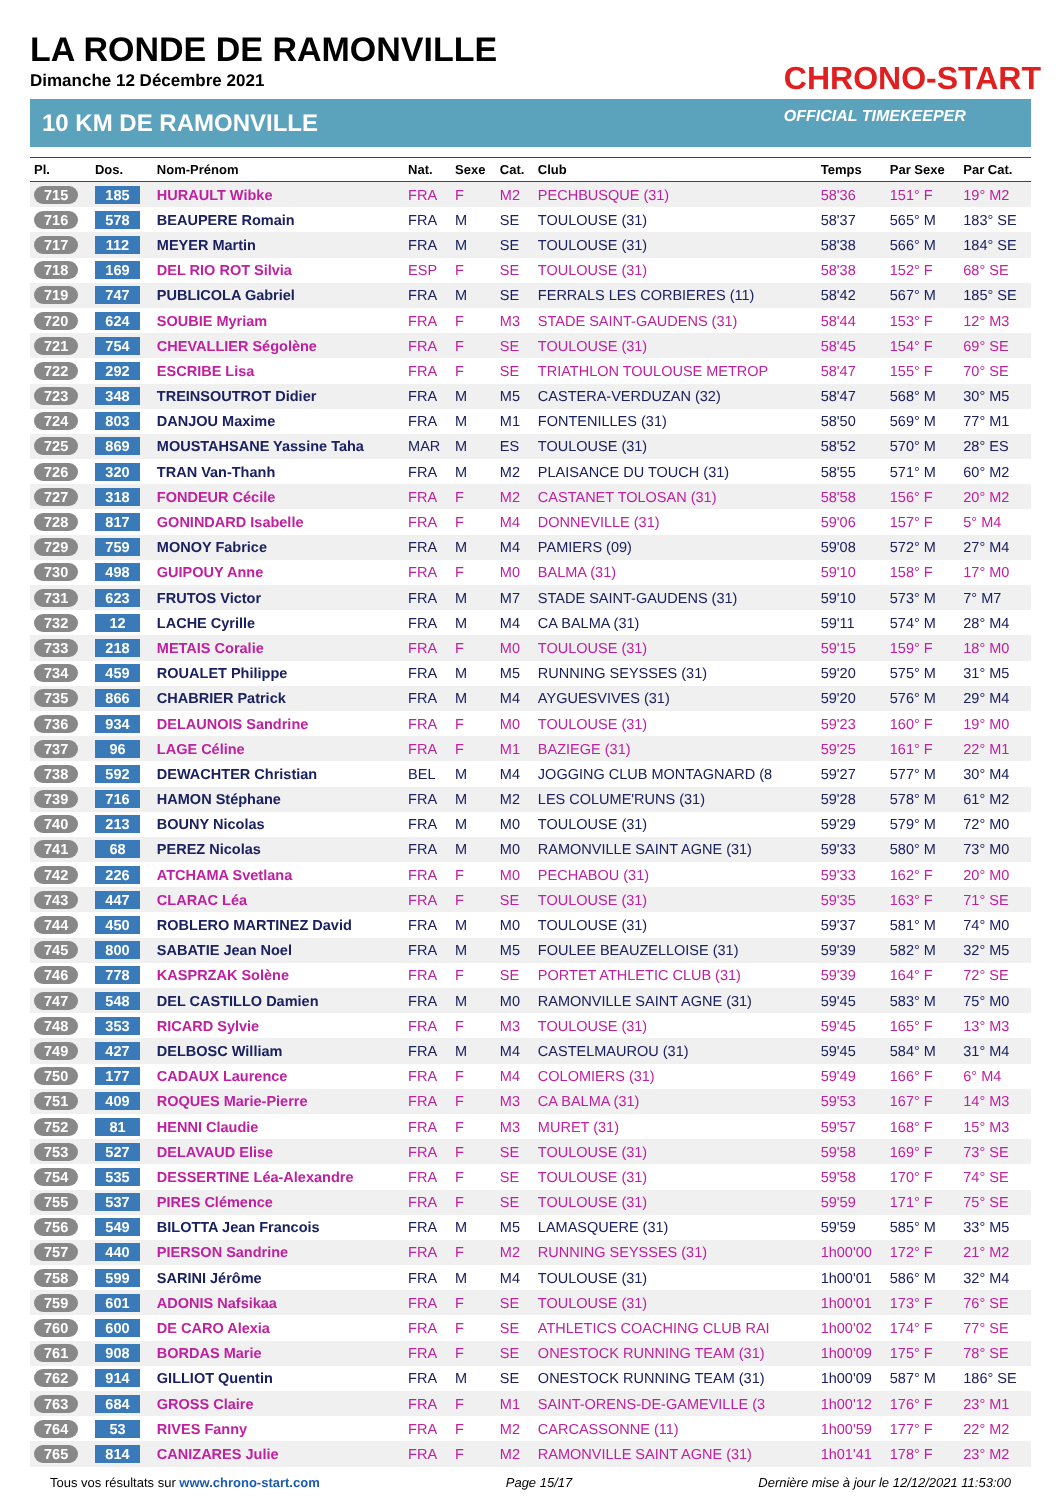LA RONDE DE RAMONVILLE
Dimanche 12 Décembre 2021
CHRONO-START
OFFICIAL TIMEKEEPER
10 KM DE RAMONVILLE
| Pl. | Dos. | Nom-Prénom | Nat. | Sexe | Cat. | Club | Temps | Par Sexe | Par Cat. |
| --- | --- | --- | --- | --- | --- | --- | --- | --- | --- |
| 715 | 185 | HURAULT Wibke | FRA | F | M2 | PECHBUSQUE (31) | 58'36 | 151° F | 19° M2 |
| 716 | 578 | BEAUPERE Romain | FRA | M | SE | TOULOUSE (31) | 58'37 | 565° M | 183° SE |
| 717 | 112 | MEYER Martin | FRA | M | SE | TOULOUSE (31) | 58'38 | 566° M | 184° SE |
| 718 | 169 | DEL RIO ROT Silvia | ESP | F | SE | TOULOUSE (31) | 58'38 | 152° F | 68° SE |
| 719 | 747 | PUBLICOLA Gabriel | FRA | M | SE | FERRALS LES CORBIERES (11) | 58'42 | 567° M | 185° SE |
| 720 | 624 | SOUBIE Myriam | FRA | F | M3 | STADE SAINT-GAUDENS (31) | 58'44 | 153° F | 12° M3 |
| 721 | 754 | CHEVALLIER Ségolène | FRA | F | SE | TOULOUSE (31) | 58'45 | 154° F | 69° SE |
| 722 | 292 | ESCRIBE Lisa | FRA | F | SE | TRIATHLON TOULOUSE METROP | 58'47 | 155° F | 70° SE |
| 723 | 348 | TREINSOUTROT Didier | FRA | M | M5 | CASTERA-VERDUZAN (32) | 58'47 | 568° M | 30° M5 |
| 724 | 803 | DANJOU Maxime | FRA | M | M1 | FONTENILLES (31) | 58'50 | 569° M | 77° M1 |
| 725 | 869 | MOUSTAHSANE Yassine Taha | MAR | M | ES | TOULOUSE (31) | 58'52 | 570° M | 28° ES |
| 726 | 320 | TRAN Van-Thanh | FRA | M | M2 | PLAISANCE DU TOUCH (31) | 58'55 | 571° M | 60° M2 |
| 727 | 318 | FONDEUR Cécile | FRA | F | M2 | CASTANET TOLOSAN (31) | 58'58 | 156° F | 20° M2 |
| 728 | 817 | GONINDARD Isabelle | FRA | F | M4 | DONNEVILLE (31) | 59'06 | 157° F | 5° M4 |
| 729 | 759 | MONOY Fabrice | FRA | M | M4 | PAMIERS (09) | 59'08 | 572° M | 27° M4 |
| 730 | 498 | GUIPOUY Anne | FRA | F | M0 | BALMA (31) | 59'10 | 158° F | 17° M0 |
| 731 | 623 | FRUTOS Victor | FRA | M | M7 | STADE SAINT-GAUDENS (31) | 59'10 | 573° M | 7° M7 |
| 732 | 12 | LACHE Cyrille | FRA | M | M4 | CA BALMA (31) | 59'11 | 574° M | 28° M4 |
| 733 | 218 | METAIS Coralie | FRA | F | M0 | TOULOUSE (31) | 59'15 | 159° F | 18° M0 |
| 734 | 459 | ROUALET Philippe | FRA | M | M5 | RUNNING SEYSSES (31) | 59'20 | 575° M | 31° M5 |
| 735 | 866 | CHABRIER Patrick | FRA | M | M4 | AYGUESVIVES (31) | 59'20 | 576° M | 29° M4 |
| 736 | 934 | DELAUNOIS Sandrine | FRA | F | M0 | TOULOUSE (31) | 59'23 | 160° F | 19° M0 |
| 737 | 96 | LAGE Céline | FRA | F | M1 | BAZIEGE (31) | 59'25 | 161° F | 22° M1 |
| 738 | 592 | DEWACHTER Christian | BEL | M | M4 | JOGGING CLUB MONTAGNARD (8 | 59'27 | 577° M | 30° M4 |
| 739 | 716 | HAMON Stéphane | FRA | M | M2 | LES COLUME'RUNS (31) | 59'28 | 578° M | 61° M2 |
| 740 | 213 | BOUNY Nicolas | FRA | M | M0 | TOULOUSE (31) | 59'29 | 579° M | 72° M0 |
| 741 | 68 | PEREZ Nicolas | FRA | M | M0 | RAMONVILLE SAINT AGNE (31) | 59'33 | 580° M | 73° M0 |
| 742 | 226 | ATCHAMA Svetlana | FRA | F | M0 | PECHABOU (31) | 59'33 | 162° F | 20° M0 |
| 743 | 447 | CLARAC Léa | FRA | F | SE | TOULOUSE (31) | 59'35 | 163° F | 71° SE |
| 744 | 450 | ROBLERO MARTINEZ David | FRA | M | M0 | TOULOUSE (31) | 59'37 | 581° M | 74° M0 |
| 745 | 800 | SABATIE Jean Noel | FRA | M | M5 | FOULEE BEAUZELLOISE (31) | 59'39 | 582° M | 32° M5 |
| 746 | 778 | KASPRZAK Solène | FRA | F | SE | PORTET ATHLETIC CLUB (31) | 59'39 | 164° F | 72° SE |
| 747 | 548 | DEL CASTILLO Damien | FRA | M | M0 | RAMONVILLE SAINT AGNE (31) | 59'45 | 583° M | 75° M0 |
| 748 | 353 | RICARD Sylvie | FRA | F | M3 | TOULOUSE (31) | 59'45 | 165° F | 13° M3 |
| 749 | 427 | DELBOSC William | FRA | M | M4 | CASTELMAUROU (31) | 59'45 | 584° M | 31° M4 |
| 750 | 177 | CADAUX Laurence | FRA | F | M4 | COLOMIERS (31) | 59'49 | 166° F | 6° M4 |
| 751 | 409 | ROQUES Marie-Pierre | FRA | F | M3 | CA BALMA (31) | 59'53 | 167° F | 14° M3 |
| 752 | 81 | HENNI Claudie | FRA | F | M3 | MURET (31) | 59'57 | 168° F | 15° M3 |
| 753 | 527 | DELAVAUD Elise | FRA | F | SE | TOULOUSE (31) | 59'58 | 169° F | 73° SE |
| 754 | 535 | DESSERTINE Léa-Alexandre | FRA | F | SE | TOULOUSE (31) | 59'58 | 170° F | 74° SE |
| 755 | 537 | PIRES Clémence | FRA | F | SE | TOULOUSE (31) | 59'59 | 171° F | 75° SE |
| 756 | 549 | BILOTTA Jean Francois | FRA | M | M5 | LAMASQUERE (31) | 59'59 | 585° M | 33° M5 |
| 757 | 440 | PIERSON Sandrine | FRA | F | M2 | RUNNING SEYSSES (31) | 1h00'00 | 172° F | 21° M2 |
| 758 | 599 | SARINI Jérôme | FRA | M | M4 | TOULOUSE (31) | 1h00'01 | 586° M | 32° M4 |
| 759 | 601 | ADONIS Nafsikaa | FRA | F | SE | TOULOUSE (31) | 1h00'01 | 173° F | 76° SE |
| 760 | 600 | DE CARO Alexia | FRA | F | SE | ATHLETICS COACHING CLUB RAI | 1h00'02 | 174° F | 77° SE |
| 761 | 908 | BORDAS Marie | FRA | F | SE | ONESTOCK RUNNING TEAM (31) | 1h00'09 | 175° F | 78° SE |
| 762 | 914 | GILLIOT Quentin | FRA | M | SE | ONESTOCK RUNNING TEAM (31) | 1h00'09 | 587° M | 186° SE |
| 763 | 684 | GROSS Claire | FRA | F | M1 | SAINT-ORENS-DE-GAMEVILLE (3 | 1h00'12 | 176° F | 23° M1 |
| 764 | 53 | RIVES Fanny | FRA | F | M2 | CARCASSONNE (11) | 1h00'59 | 177° F | 22° M2 |
| 765 | 814 | CANIZARES Julie | FRA | F | M2 | RAMONVILLE SAINT AGNE (31) | 1h01'41 | 178° F | 23° M2 |
Tous vos résultats sur www.chrono-start.com Page 15/17 Dernière mise à jour le 12/12/2021 11:53:00